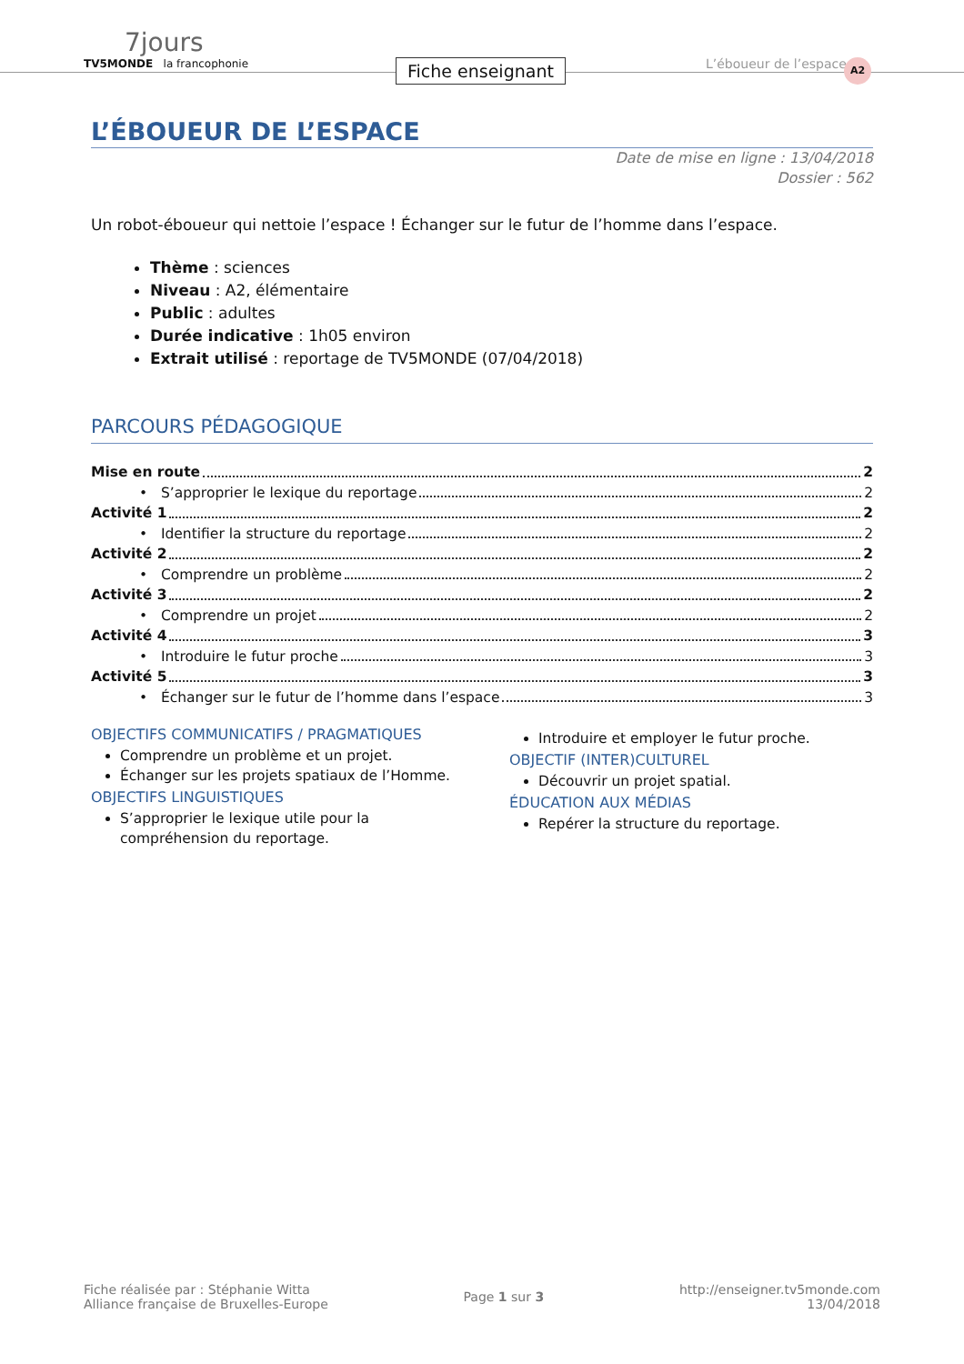7jours
TV5MONDE la francophonie
Fiche enseignant L’éboueur de l’espace A2
L’ÉBOUEUR DE L’ESPACE
Date de mise en ligne : 13/04/2018
Dossier : 562
Un robot-éboueur qui nettoie l’espace ! Échanger sur le futur de l’homme dans l’espace.
Thème : sciences
Niveau : A2, élémentaire
Public : adultes
Durée indicative : 1h05 environ
Extrait utilisé : reportage de TV5MONDE (07/04/2018)
PARCOURS PÉDAGOGIQUE
Mise en route 2
• S’approprier le lexique du reportage 2
Activité 1 2
• Identifier la structure du reportage 2
Activité 2 2
• Comprendre un problème 2
Activité 3 2
• Comprendre un projet 2
Activité 4 3
• Introduire le futur proche 3
Activité 5 3
• Échanger sur le futur de l’homme dans l’espace 3
OBJECTIFS COMMUNICATIFS / PRAGMATIQUES
Comprendre un problème et un projet.
Échanger sur les projets spatiaux de l’Homme.
OBJECTIFS LINGUISTIQUES
S’approprier le lexique utile pour la compréhension du reportage.
Introduire et employer le futur proche.
OBJECTIF (INTER)CULTUREL
Découvrir un projet spatial.
ÉDUCATION AUX MÉDIAS
Repérer la structure du reportage.
Fiche réalisée par : Stéphanie Witta
Alliance française de Bruxelles-Europe
Page 1 sur 3
http://enseigner.tv5monde.com
13/04/2018